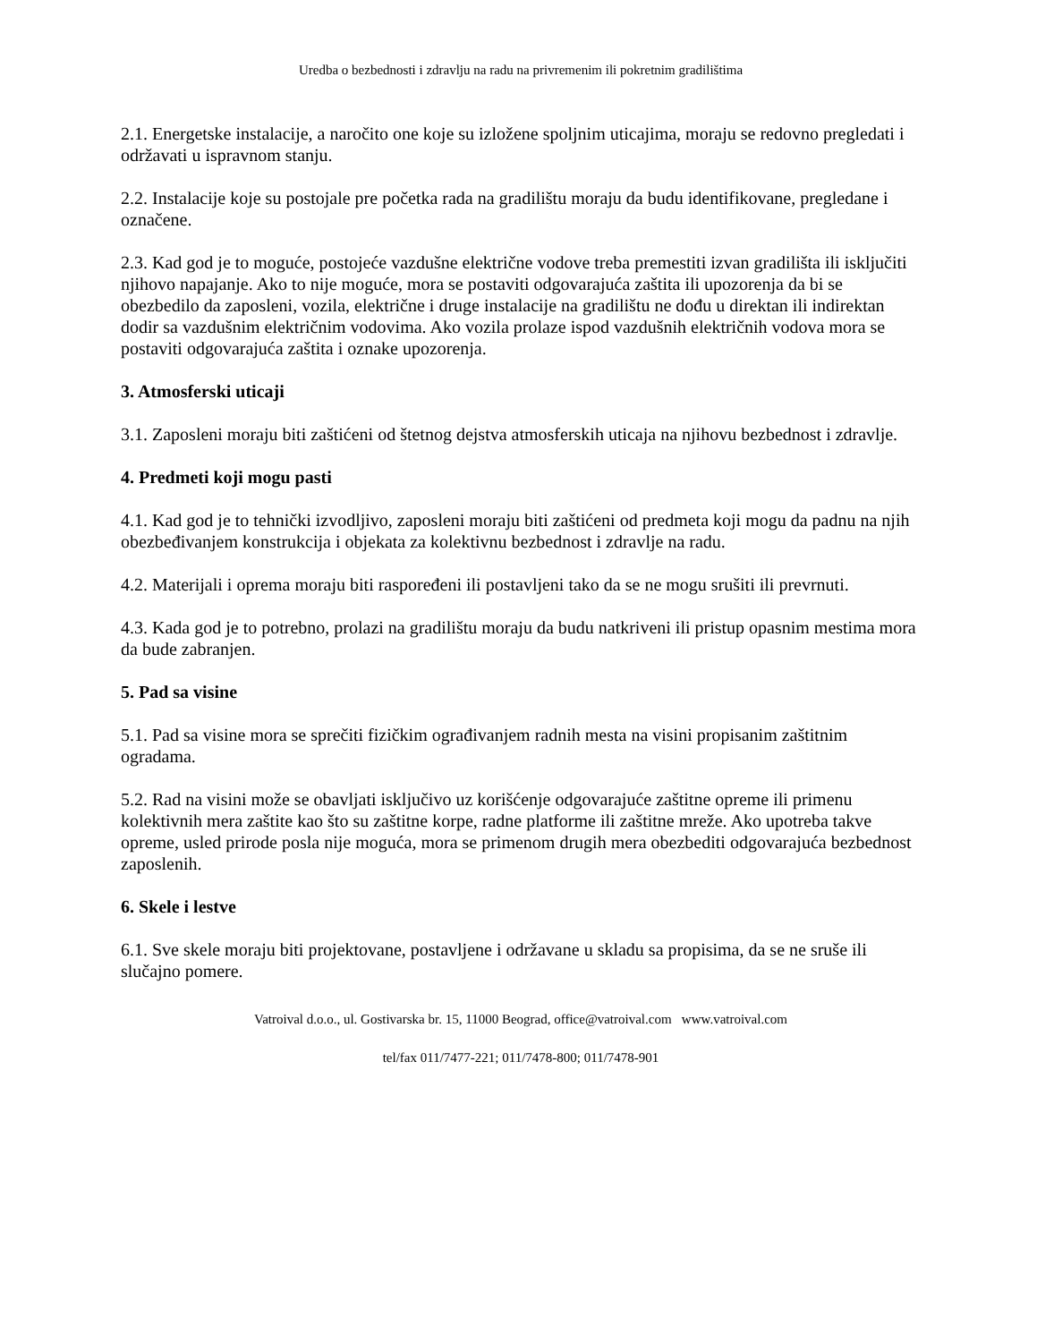Uredba o bezbednosti i zdravlju na radu na privremenim ili pokretnim gradilištima
2.1. Energetske instalacije, a naročito one koje su izložene spoljnim uticajima, moraju se redovno pregledati i održavati u ispravnom stanju.
2.2. Instalacije koje su postojale pre početka rada na gradilištu moraju da budu identifikovane, pregledane i označene.
2.3. Kad god je to moguće, postojeće vazdušne električne vodove treba premestiti izvan gradilišta ili isključiti njihovo napajanje. Ako to nije moguće, mora se postaviti odgovarajuća zaštita ili upozorenja da bi se obezbedilo da zaposleni, vozila, električne i druge instalacije na gradilištu ne dođu u direktan ili indirektan dodir sa vazdušnim električnim vodovima. Ako vozila prolaze ispod vazdušnih električnih vodova mora se postaviti odgovarajuća zaštita i oznake upozorenja.
3. Atmosferski uticaji
3.1. Zaposleni moraju biti zaštićeni od štetnog dejstva atmosferskih uticaja na njihovu bezbednost i zdravlje.
4. Predmeti koji mogu pasti
4.1. Kad god je to tehnički izvodljivo, zaposleni moraju biti zaštićeni od predmeta koji mogu da padnu na njih obezbeđivanjem konstrukcija i objekata za kolektivnu bezbednost i zdravlje na radu.
4.2. Materijali i oprema moraju biti raspoređeni ili postavljeni tako da se ne mogu srušiti ili prevrnuti.
4.3. Kada god je to potrebno, prolazi na gradilištu moraju da budu natkriveni ili pristup opasnim mestima mora da bude zabranjen.
5. Pad sa visine
5.1. Pad sa visine mora se sprečiti fizičkim ograđivanjem radnih mesta na visini propisanim zaštitnim ogradama.
5.2. Rad na visini može se obavljati isključivo uz korišćenje odgovarajuće zaštitne opreme ili primenu kolektivnih mera zaštite kao što su zaštitne korpe, radne platforme ili zaštitne mreže. Ako upotreba takve opreme, usled prirode posla nije moguća, mora se primenom drugih mera obezbediti odgovarajuća bezbednost zaposlenih.
6. Skele i lestve
6.1. Sve skele moraju biti projektovane, postavljene i održavane u skladu sa propisima, da se ne sruše ili slučajno pomere.
Vatroival d.o.o., ul. Gostivarska br. 15, 11000 Beograd, office@vatroival.com www.vatroival.com
tel/fax 011/7477-221; 011/7478-800; 011/7478-901